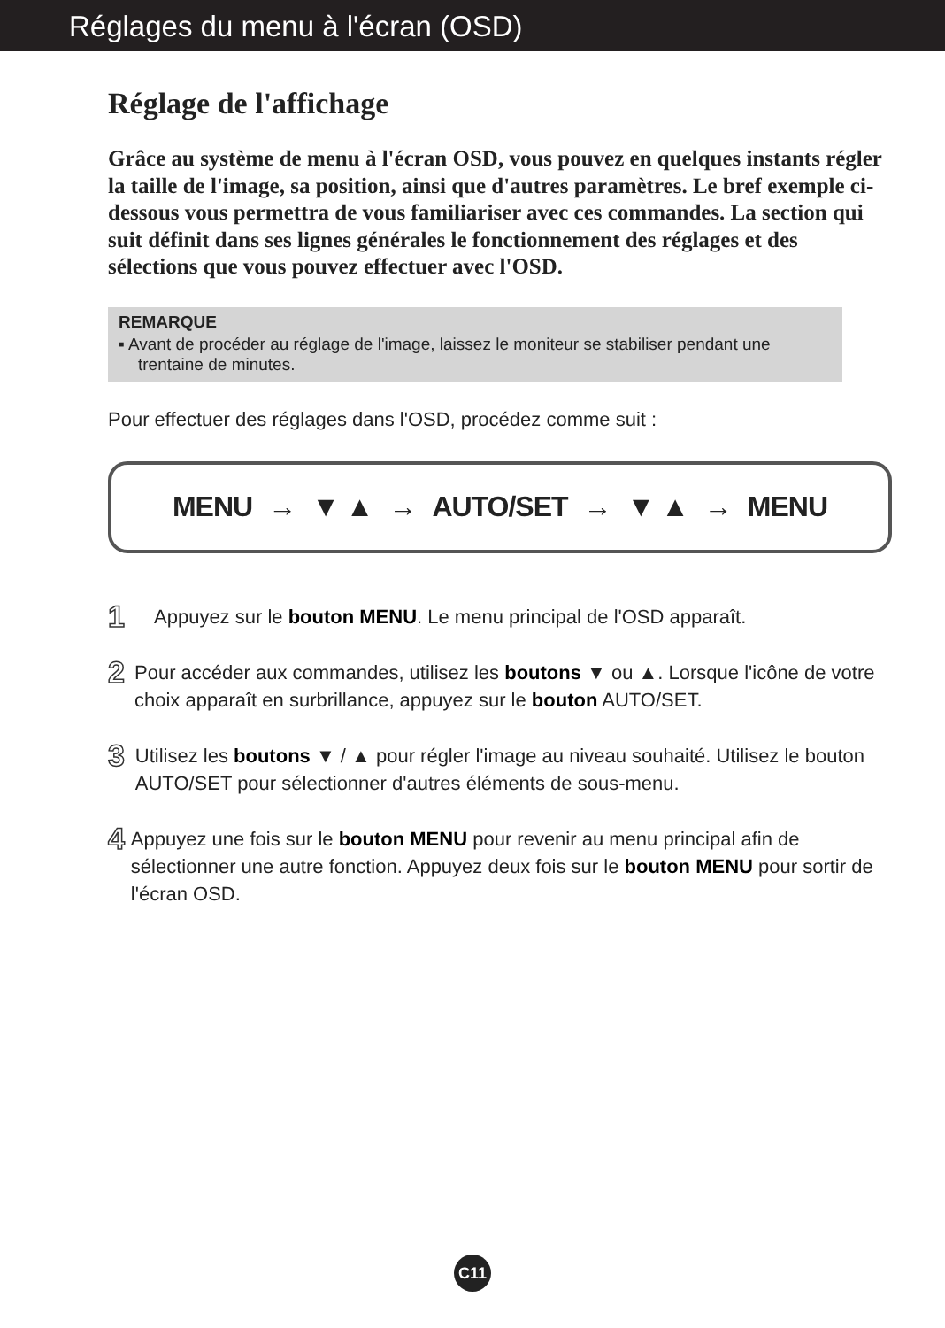Réglages du menu à l'écran (OSD)
Réglage de l'affichage
Grâce au système de menu à l'écran OSD, vous pouvez en quelques instants régler la taille de l'image, sa position, ainsi que d'autres paramètres. Le bref exemple ci-dessous vous permettra de vous familiariser avec ces commandes. La section qui suit définit dans ses lignes générales le fonctionnement des réglages et des sélections que vous pouvez effectuer avec l'OSD.
REMARQUE
▪ Avant de procéder au réglage de l'image, laissez le moniteur se stabiliser pendant une trentaine de minutes.
Pour effectuer des réglages dans l'OSD, procédez comme suit :
MENU → ▼ ▲ → AUTO/SET → ▼ ▲ → MENU
1
Appuyez sur le bouton MENU. Le menu principal de l'OSD apparaît.
2
Pour accéder aux commandes, utilisez les boutons ▼ ou ▲. Lorsque l'icône de votre choix apparaît en surbrillance, appuyez sur le bouton AUTO/SET.
3
Utilisez les boutons ▼ / ▲ pour régler l'image au niveau souhaité. Utilisez le bouton AUTO/SET pour sélectionner d'autres éléments de sous-menu.
4
Appuyez une fois sur le bouton MENU pour revenir au menu principal afin de sélectionner une autre fonction. Appuyez deux fois sur le bouton MENU pour sortir de l'écran OSD.
C11